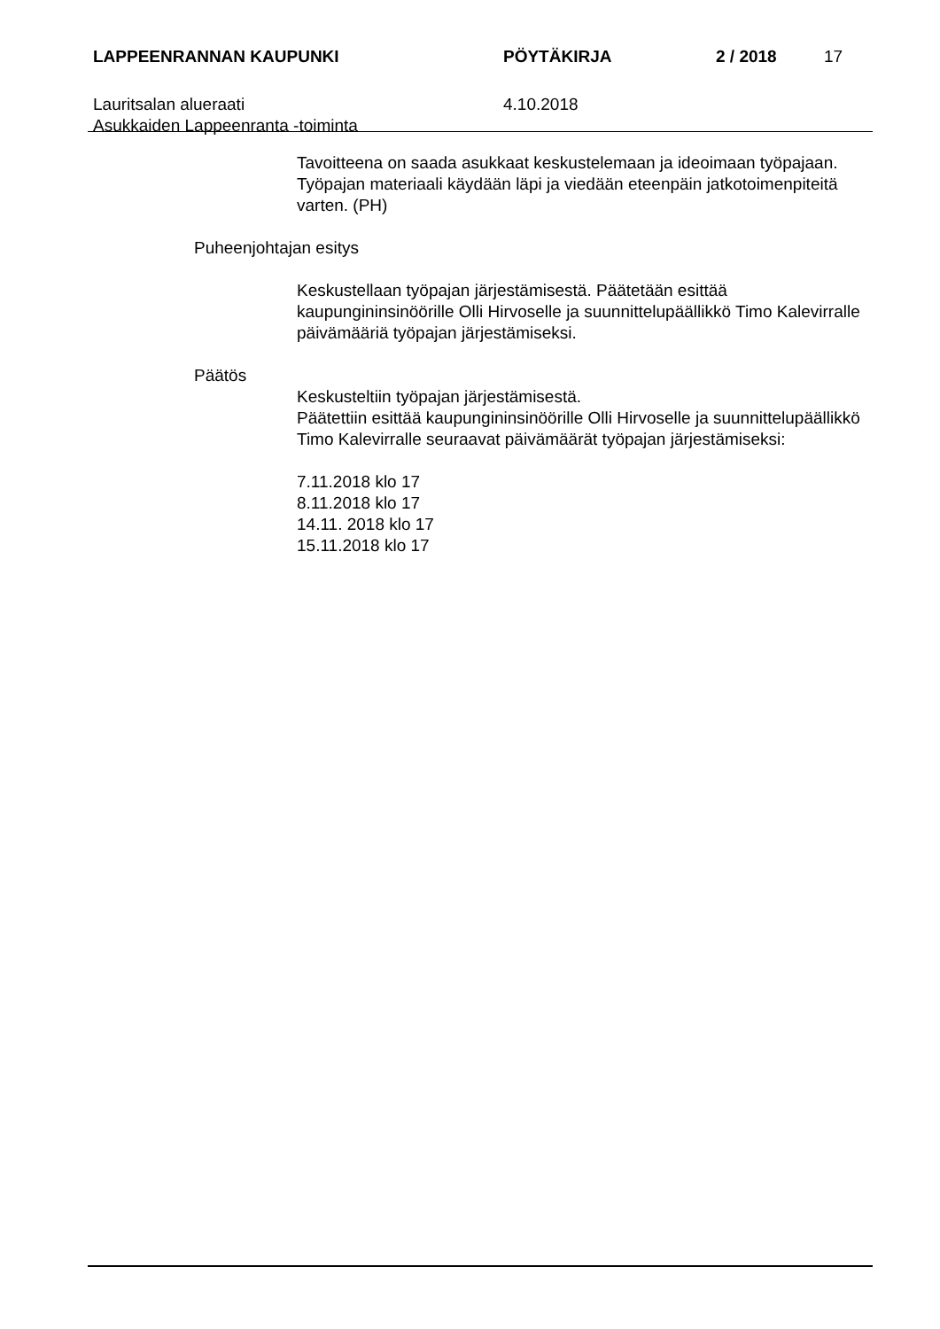LAPPEENRANNAN KAUPUNKI PÖYTÄKIRJA 2 / 2018 17
Lauritsalan alueraati
Asukkaiden Lappeenranta -toiminta 4.10.2018
Tavoitteena on saada asukkaat keskustelemaan ja ideoimaan työpajaan. Työpajan materiaali käydään läpi ja viedään eteenpäin jatkotoimenpiteitä varten. (PH)
Puheenjohtajan esitys
Keskustellaan työpajan järjestämisestä. Päätetään esittää kaupungininsinöörille Olli Hirvoselle ja suunnittelupäällikkö Timo Kalevirralle päivämääriä työpajan järjestämiseksi.
Päätös
Keskusteltiin työpajan järjestämisestä.
Päätettiin esittää kaupungininsinöörille Olli Hirvoselle ja suunnittelupäällikkö Timo Kalevirralle seuraavat päivämäärät työpajan järjestämiseksi:
7.11.2018 klo 17
8.11.2018 klo 17
14.11. 2018 klo 17
15.11.2018 klo 17